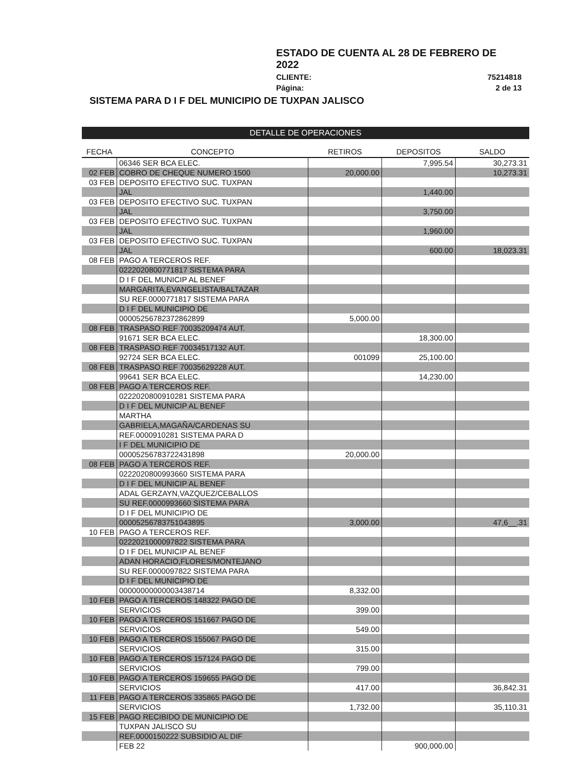ESTADO DE CUENTA AL 28 DE FEBRERO DE 2022
CLIENTE: 75214818
Página: 2 de 13
SISTEMA PARA D I F DEL MUNICIPIO DE TUXPAN JALISCO
DETALLE DE OPERACIONES
| FECHA | CONCEPTO | RETIROS | DEPOSITOS | SALDO |
| --- | --- | --- | --- | --- |
| | 06346 SER BCA ELEC. | | 7,995.54 | 30,273.31 |
| 02 FEB | COBRO DE CHEQUE NUMERO 1500 | 20,000.00 | | 10,273.31 |
| 03 FEB | DEPOSITO EFECTIVO SUC. TUXPAN | | | |
| | JAL | | 1,440.00 | |
| 03 FEB | DEPOSITO EFECTIVO SUC. TUXPAN | | | |
| | JAL | | 3,750.00 | |
| 03 FEB | DEPOSITO EFECTIVO SUC. TUXPAN | | | |
| | JAL | | 1,960.00 | |
| 03 FEB | DEPOSITO EFECTIVO SUC. TUXPAN | | | |
| | JAL | | 600.00 | 18,023.31 |
| 08 FEB | PAGO A TERCEROS REF. | | | |
| | 0222020800771817 SISTEMA PARA | | | |
| | D I F DEL MUNICIP AL BENEF | | | |
| | MARGARITA,EVANGELISTA/BALTAZAR | | | |
| | SU REF.0000771817 SISTEMA PARA | | | |
| | D I F DEL MUNICIPIO DE | | | |
| | 00005256782372862899 | 5,000.00 | | |
| 08 FEB | TRASPASO REF 70035209474 AUT. | | | |
| | 91671 SER BCA ELEC. | | 18,300.00 | |
| 08 FEB | TRASPASO REF 70034517132 AUT. | | | |
| | 92724 SER BCA ELEC. | 001099 | 25,100.00 | |
| 08 FEB | TRASPASO REF 70035629228 AUT. | | | |
| | 99641 SER BCA ELEC. | | 14,230.00 | |
| 08 FEB | PAGO A TERCEROS REF. | | | |
| | 0222020800910281 SISTEMA PARA | | | |
| | D I F DEL MUNICIP AL BENEF | | | |
| | MARTHA | | | |
| | GABRIELA,MAGAÑA/CARDENAS SU | | | |
| | REF.0000910281 SISTEMA PARA D | | | |
| | I F DEL MUNICIPIO DE | | | |
| | 00005256783722431898 | 20,000.00 | | |
| 08 FEB | PAGO A TERCEROS REF. | | | |
| | 0222020800993660 SISTEMA PARA | | | |
| | D I F DEL MUNICIP AL BENEF | | | |
| | ADAL GERZAYN,VAZQUEZ/CEBALLOS | | | |
| | SU REF.0000993660 SISTEMA PARA | | | |
| | D I F DEL MUNICIPIO DE | | | |
| | 00005256783751043895 | 3,000.00 | | 47,6__.31 |
| 10 FEB | PAGO A TERCEROS REF. | | | |
| | 0222021000097822 SISTEMA PARA | | | |
| | D I F DEL MUNICIP AL BENEF | | | |
| | ADAN HORACIO,FLORES/MONTEJANO | | | |
| | SU REF.0000097822 SISTEMA PARA | | | |
| | D I F DEL MUNICIPIO DE | | | |
| | 00000000000003438714 | 8,332.00 | | |
| 10 FEB | PAGO A TERCEROS 148322 PAGO DE | | | |
| | SERVICIOS | 399.00 | | |
| 10 FEB | PAGO A TERCEROS 151667 PAGO DE | | | |
| | SERVICIOS | 549.00 | | |
| 10 FEB | PAGO A TERCEROS 155067 PAGO DE | | | |
| | SERVICIOS | 315.00 | | |
| 10 FEB | PAGO A TERCEROS 157124 PAGO DE | | | |
| | SERVICIOS | 799.00 | | |
| 10 FEB | PAGO A TERCEROS 159655 PAGO DE | | | |
| | SERVICIOS | 417.00 | | 36,842.31 |
| 11 FEB | PAGO A TERCEROS 335865 PAGO DE | | | |
| | SERVICIOS | 1,732.00 | | 35,110.31 |
| 15 FEB | PAGO RECIBIDO DE MUNICIPIO DE | | | |
| | TUXPAN JALISCO SU | | | |
| | REF.0000150222 SUBSIDIO AL DIF | | | |
| | FEB 22 | | 900,000.00 | |